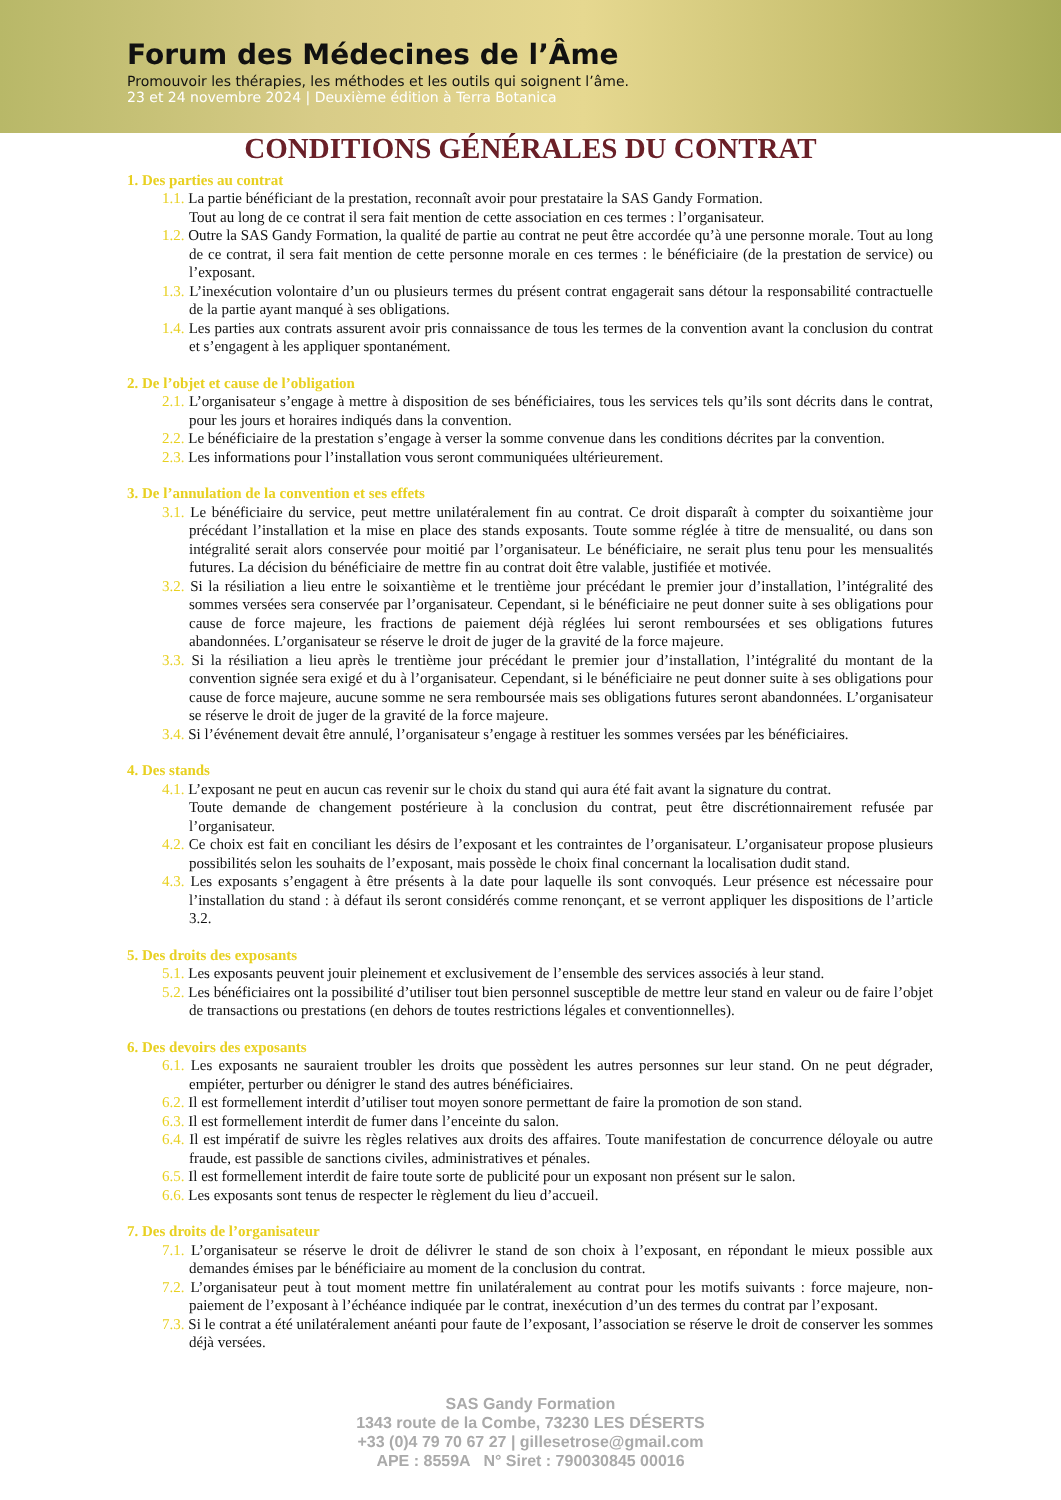Forum des Médecines de l’Âme
Promouvoir les thérapies, les méthodes et les outils qui soignent l’âme.
23 et 24 novembre 2024 | Deuxième édition à Terra Botanica
CONDITIONS GÉNÉRALES DU CONTRAT
1. Des parties au contrat
1.1. La partie bénéficiant de la prestation, reconnaît avoir pour prestataire la SAS Gandy Formation.
Tout au long de ce contrat il sera fait mention de cette association en ces termes : l’organisateur.
1.2. Outre la SAS Gandy Formation, la qualité de partie au contrat ne peut être accordée qu’à une personne morale. Tout au long de ce contrat, il sera fait mention de cette personne morale en ces termes : le bénéficiaire (de la prestation de service) ou l’exposant.
1.3. L’inexécution volontaire d’un ou plusieurs termes du présent contrat engagerait sans détour la responsabilité contractuelle de la partie ayant manqué à ses obligations.
1.4. Les parties aux contrats assurent avoir pris connaissance de tous les termes de la convention avant la conclusion du contrat et s’engagent à les appliquer spontanément.
2. De l’objet et cause de l’obligation
2.1. L’organisateur s’engage à mettre à disposition de ses bénéficiaires, tous les services tels qu’ils sont décrits dans le contrat, pour les jours et horaires indiqués dans la convention.
2.2. Le bénéficiaire de la prestation s’engage à verser la somme convenue dans les conditions décrites par la convention.
2.3. Les informations pour l’installation vous seront communiquées ultérieurement.
3. De l’annulation de la convention et ses effets
3.1. Le bénéficiaire du service, peut mettre unilatéralement fin au contrat. Ce droit disparaît à compter du soixantième jour précédant l’installation et la mise en place des stands exposants. Toute somme réglée à titre de mensualité, ou dans son intégralité serait alors conservée pour moitié par l’organisateur. Le bénéficiaire, ne serait plus tenu pour les mensualités futures. La décision du bénéficiaire de mettre fin au contrat doit être valable, justifiée et motivée.
3.2. Si la résiliation a lieu entre le soixantième et le trentième jour précédant le premier jour d’installation, l’intégralité des sommes versées sera conservée par l’organisateur. Cependant, si le bénéficiaire ne peut donner suite à ses obligations pour cause de force majeure, les fractions de paiement déjà réglées lui seront remboursées et ses obligations futures abandonnées. L’organisateur se réserve le droit de juger de la gravité de la force majeure.
3.3. Si la résiliation a lieu après le trentième jour précédant le premier jour d’installation, l’intégralité du montant de la convention signée sera exigé et du à l’organisateur. Cependant, si le bénéficiaire ne peut donner suite à ses obligations pour cause de force majeure, aucune somme ne sera remboursée mais ses obligations futures seront abandonnées. L’organisateur se réserve le droit de juger de la gravité de la force majeure.
3.4. Si l’événement devait être annulé, l’organisateur s’engage à restituer les sommes versées par les bénéficiaires.
4. Des stands
4.1. L’exposant ne peut en aucun cas revenir sur le choix du stand qui aura été fait avant la signature du contrat.
Toute demande de changement postérieure à la conclusion du contrat, peut être discrétionnairement refusée par l’organisateur.
4.2. Ce choix est fait en conciliant les désirs de l’exposant et les contraintes de l’organisateur. L’organisateur propose plusieurs possibilités selon les souhaits de l’exposant, mais possède le choix final concernant la localisation dudit stand.
4.3. Les exposants s’engagent à être présents à la date pour laquelle ils sont convoqués. Leur présence est nécessaire pour l’installation du stand : à défaut ils seront considérés comme renonçant, et se verront appliquer les dispositions de l’article 3.2.
5. Des droits des exposants
5.1. Les exposants peuvent jouir pleinement et exclusivement de l’ensemble des services associés à leur stand.
5.2. Les bénéficiaires ont la possibilité d’utiliser tout bien personnel susceptible de mettre leur stand en valeur ou de faire l’objet de transactions ou prestations (en dehors de toutes restrictions légales et conventionnelles).
6. Des devoirs des exposants
6.1. Les exposants ne sauraient troubler les droits que possèdent les autres personnes sur leur stand. On ne peut dégrader, empiéter, perturber ou dénigrer le stand des autres bénéficiaires.
6.2. Il est formellement interdit d’utiliser tout moyen sonore permettant de faire la promotion de son stand.
6.3. Il est formellement interdit de fumer dans l’enceinte du salon.
6.4. Il est impératif de suivre les règles relatives aux droits des affaires. Toute manifestation de concurrence déloyale ou autre fraude, est passible de sanctions civiles, administratives et pénales.
6.5. Il est formellement interdit de faire toute sorte de publicité pour un exposant non présent sur le salon.
6.6. Les exposants sont tenus de respecter le règlement du lieu d’accueil.
7. Des droits de l’organisateur
7.1. L’organisateur se réserve le droit de délivrer le stand de son choix à l’exposant, en répondant le mieux possible aux demandes émises par le bénéficiaire au moment de la conclusion du contrat.
7.2. L’organisateur peut à tout moment mettre fin unilatéralement au contrat pour les motifs suivants : force majeure, non-paiement de l’exposant à l’échéance indiquée par le contrat, inexécution d’un des termes du contrat par l’exposant.
7.3. Si le contrat a été unilatéralement anéanti pour faute de l’exposant, l’association se réserve le droit de conserver les sommes déjà versées.
SAS Gandy Formation
1343 route de la Combe, 73230 LES DÉSERTS
+33 (0)4 79 70 67 27 | gillesetrose@gmail.com
APE : 8559A N° Siret : 790030845 00016